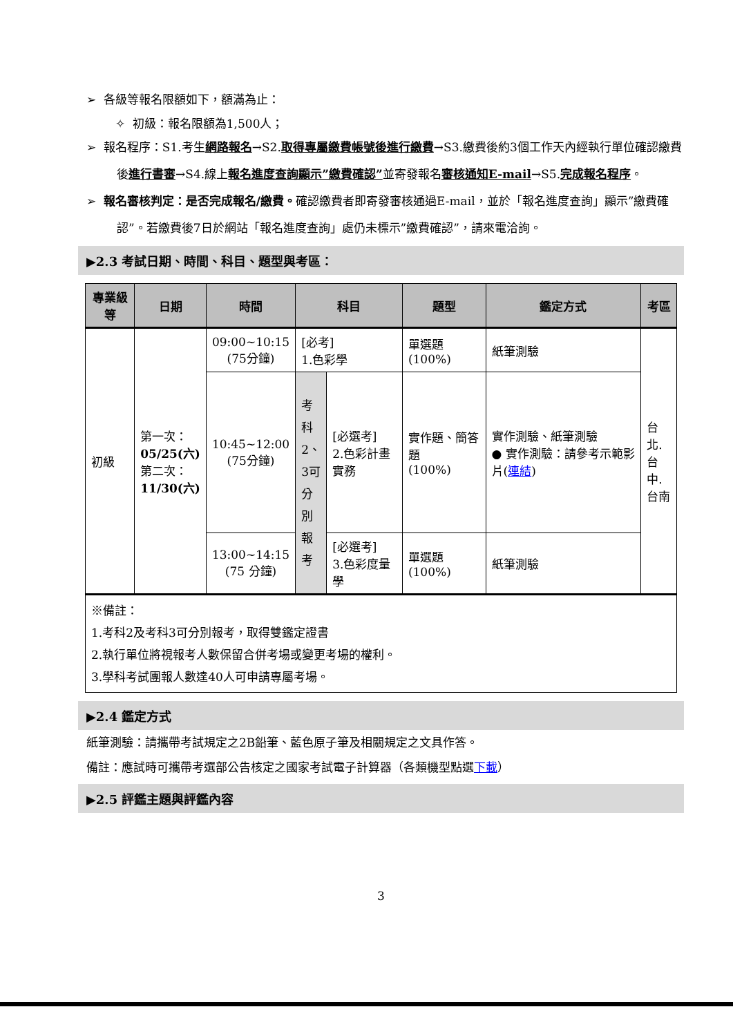➢ 各級等報名限額如下，額滿為止：
✧ 初級：報名限額為1,500人；
➢ 報名程序：S1.考生網路報名→S2.取得專屬繳費帳號後進行繳費→S3.繳費後約3個工作天內經執行單位確認繳費後進行書審→S4.線上報名進度查詢顯示”繳費確認”並寄發報名審核通知E-mail→S5.完成報名程序。
➢ 報名審核判定：是否完成報名/繳費。確認繳費者即寄發審核通過E-mail，並於「報名進度查詢」顯示”繳費確認”。若繳費後7日於網站「報名進度查詢」處仍未標示”繳費確認”，請來電洽詢。
▶2.3 考試日期、時間、科目、題型與考區：
| 專業級等 | 日期 | 時間 | 科目 | | 題型 | 鑑定方式 | 考區 |
| --- | --- | --- | --- | --- | --- | --- | --- |
| 初級 | 第一次： 05/25(六) 第二次： 11/30(六) | 09:00~10:15 (75分鐘) | [必考] 1.色彩學 | | 單選題 (100%) | 紙筆測驗 | 台北. 台中. 台南 |
| | | 10:45~12:00 (75分鐘) | 考科2、3可分別報考 | [必選考] 2.色彩計畫實務 | 實作題、簡答題 (100%) | 實作測驗、紙筆測驗 ● 實作測驗：請參考示範影片( 連結 ) | |
| | | 13:00~14:15 (75 分鐘) | | [必選考] 3.色彩度量學 | 單選題 (100%) | 紙筆測驗 | |
| ※備註： 1.考科2及考科3可分別報考，取得雙鑑定證書 2.執行單位將視報考人數保留合併考場或變更考場的權利。 3.學科考試團報人數達40人可申請專屬考場。 | | | | | | | |
▶2.4 鑑定方式
紙筆測驗：請攜帶考試規定之2B鉛筆、藍色原子筆及相關規定之文具作答。
備註：應試時可攜帶考選部公告核定之國家考試電子計算器（各類機型點選下載）
▶2.5 評鑑主題與評鑑內容
3